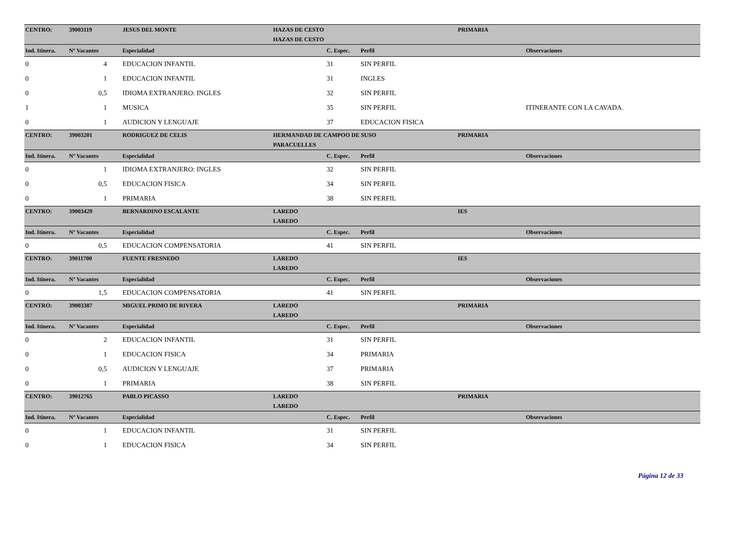| CENTRO: | 39003119 | JESUS DEL MONTE | HAZAS DE CESTO | | | PRIMARIA | |
| | | | HAZAS DE CESTO | | | | |
| Ind. Itinera. | Nº Vacantes | Especialidad | | C. Espec. | Perfil | | Observaciones |
| 0 | 4 | EDUCACION INFANTIL | | 31 | SIN PERFIL | | |
| 0 | 1 | EDUCACION INFANTIL | | 31 | INGLES | | |
| 0 | 0,5 | IDIOMA EXTRANJERO: INGLES | | 32 | SIN PERFIL | | |
| 1 | 1 | MUSICA | | 35 | SIN PERFIL | | ITINERANTE CON LA CAVADA. |
| 0 | 1 | AUDICION Y LENGUAJE | | 37 | EDUCACION FISICA | | |
| CENTRO: | 39003201 | RODRIGUEZ DE CELIS | HERMANDAD DE CAMPOO DE SUSO | | | PRIMARIA | |
| | | | PARACUELLES | | | | |
| Ind. Itinera. | Nº Vacantes | Especialidad | | C. Espec. | Perfil | | Observaciones |
| 0 | 1 | IDIOMA EXTRANJERO: INGLES | | 32 | SIN PERFIL | | |
| 0 | 0,5 | EDUCACION FISICA | | 34 | SIN PERFIL | | |
| 0 | 1 | PRIMARIA | | 38 | SIN PERFIL | | |
| CENTRO: | 39003429 | BERNARDINO ESCALANTE | LAREDO | | | IES | |
| | | | LAREDO | | | | |
| Ind. Itinera. | Nº Vacantes | Especialidad | | C. Espec. | Perfil | | Observaciones |
| 0 | 0,5 | EDUCACION COMPENSATORIA | | 41 | SIN PERFIL | | |
| CENTRO: | 39011700 | FUENTE FRESNEDO | LAREDO | | | IES | |
| | | | LAREDO | | | | |
| Ind. Itinera. | Nº Vacantes | Especialidad | | C. Espec. | Perfil | | Observaciones |
| 0 | 1,5 | EDUCACION COMPENSATORIA | | 41 | SIN PERFIL | | |
| CENTRO: | 39003387 | MIGUEL PRIMO DE RIVERA | LAREDO | | | PRIMARIA | |
| | | | LAREDO | | | | |
| Ind. Itinera. | Nº Vacantes | Especialidad | | C. Espec. | Perfil | | Observaciones |
| 0 | 2 | EDUCACION INFANTIL | | 31 | SIN PERFIL | | |
| 0 | 1 | EDUCACION FISICA | | 34 | PRIMARIA | | |
| 0 | 0,5 | AUDICION Y LENGUAJE | | 37 | PRIMARIA | | |
| 0 | 1 | PRIMARIA | | 38 | SIN PERFIL | | |
| CENTRO: | 39012765 | PABLO PICASSO | LAREDO | | | PRIMARIA | |
| | | | LAREDO | | | | |
| Ind. Itinera. | Nº Vacantes | Especialidad | | C. Espec. | Perfil | | Observaciones |
| 0 | 1 | EDUCACION INFANTIL | | 31 | SIN PERFIL | | |
| 0 | 1 | EDUCACION FISICA | | 34 | SIN PERFIL | | |
Página 12 de 33